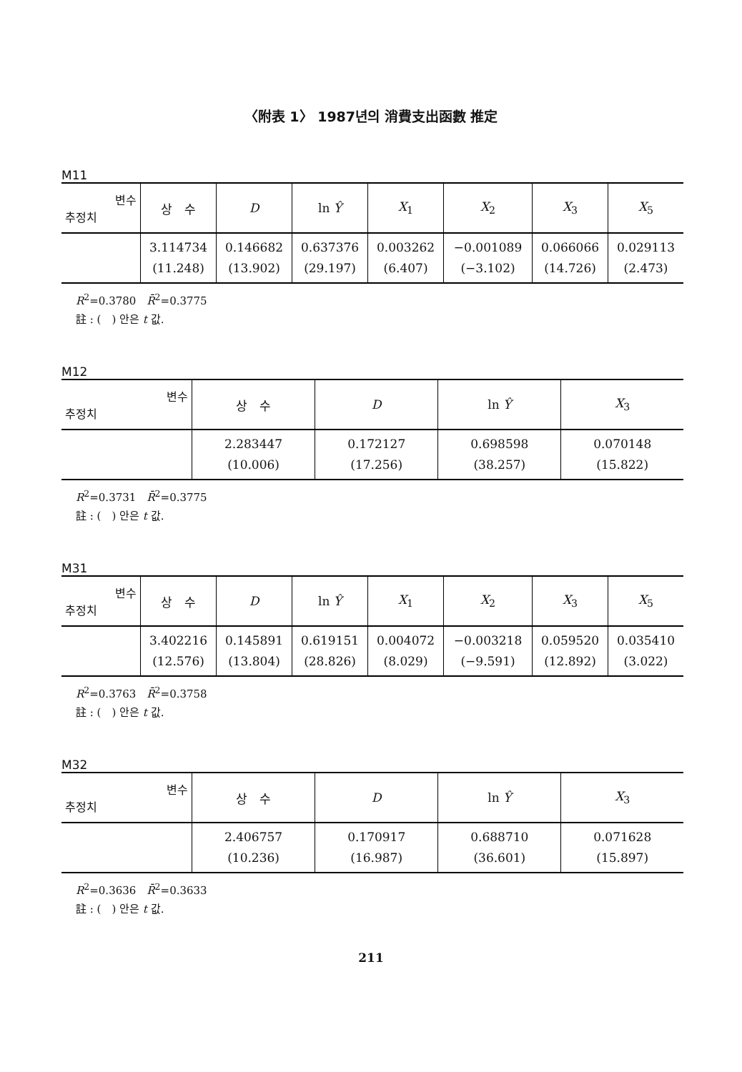〈附表 1〉 1987년의 消費支出函數 推定
M11
| 변수 추정치 | 상 수 | D | ln Ŷ | X<sub>1</sub> | X<sub>2</sub> | X<sub>3</sub> | X<sub>5</sub> |
| --- | --- | --- | --- | --- | --- | --- | --- |
| | 3.114734 (11.248) | 0.146682 (13.902) | 0.637376 (29.197) | 0.003262 (6.407) | −0.001089 (−3.102) | 0.066066 (14.726) | 0.029113 (2.473) |
R<sup>2</sup>=0.3780　R̄<sup>2</sup>=0.3775
註 : (　) 안은 t 값.
M12
| 변수 추정치 | 상 수 | D | ln Ŷ | X<sub>3</sub> |
| --- | --- | --- | --- | --- |
| | 2.283447 (10.006) | 0.172127 (17.256) | 0.698598 (38.257) | 0.070148 (15.822) |
R<sup>2</sup>=0.3731　R̄<sup>2</sup>=0.3775
註 : (　) 안은 t 값.
M31
| 변수 추정치 | 상 수 | D | ln Ŷ | X<sub>1</sub> | X<sub>2</sub> | X<sub>3</sub> | X<sub>5</sub> |
| --- | --- | --- | --- | --- | --- | --- | --- |
| | 3.402216 (12.576) | 0.145891 (13.804) | 0.619151 (28.826) | 0.004072 (8.029) | −0.003218 (−9.591) | 0.059520 (12.892) | 0.035410 (3.022) |
R<sup>2</sup>=0.3763　R̄<sup>2</sup>=0.3758
註 : (　) 안은 t 값.
M32
| 변수 추정치 | 상 수 | D | ln Ŷ | X<sub>3</sub> |
| --- | --- | --- | --- | --- |
| | 2.406757 (10.236) | 0.170917 (16.987) | 0.688710 (36.601) | 0.071628 (15.897) |
R<sup>2</sup>=0.3636　R̄<sup>2</sup>=0.3633
註 : (　) 안은 t 값.
211